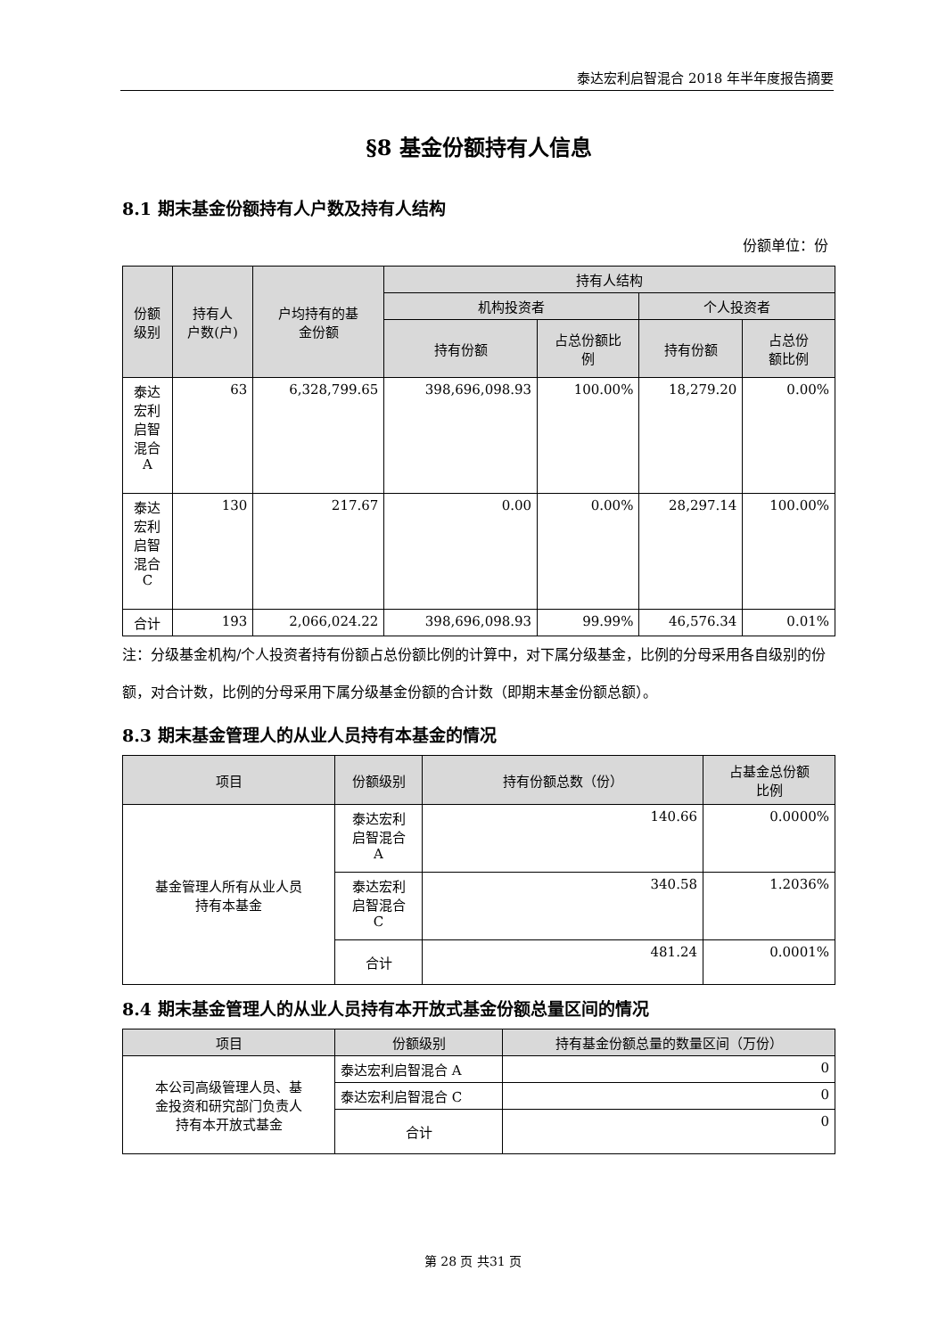泰达宏利启智混合 2018 年半年度报告摘要
§8 基金份额持有人信息
8.1 期末基金份额持有人户数及持有人结构
份额单位：份
| 份额 级别 | 持有人 户数(户) | 户均持有的基 金份额 | 持有人结构 | | | |
| --- | --- | --- | --- | --- | --- | --- |
| | | | 机构投资者 | | 个人投资者 | |
| | | | 持有份额 | 占总份额比 例 | 持有份额 | 占总份 额比例 |
| 泰达 宏利 启智 混合 A | 63 | 6,328,799.65 | 398,696,098.93 | 100.00% | 18,279.20 | 0.00% |
| 泰达 宏利 启智 混合 C | 130 | 217.67 | 0.00 | 0.00% | 28,297.14 | 100.00% |
| 合计 | 193 | 2,066,024.22 | 398,696,098.93 | 99.99% | 46,576.34 | 0.01% |
注：分级基金机构/个人投资者持有份额占总份额比例的计算中，对下属分级基金，比例的分母采用各自级别的份额，对合计数，比例的分母采用下属分级基金份额的合计数（即期末基金份额总额）。
8.3 期末基金管理人的从业人员持有本基金的情况
| 项目 | 份额级别 | 持有份额总数（份） | 占基金总份额 比例 |
| --- | --- | --- | --- |
| 基金管理人所有从业人员 持有本基金 | 泰达宏利 启智混合 A | 140.66 | 0.0000% |
| | 泰达宏利 启智混合 C | 340.58 | 1.2036% |
| | 合计 | 481.24 | 0.0001% |
8.4 期末基金管理人的从业人员持有本开放式基金份额总量区间的情况
| 项目 | 份额级别 | 持有基金份额总量的数量区间（万份） |
| --- | --- | --- |
| 本公司高级管理人员、基 金投资和研究部门负责人 持有本开放式基金 | 泰达宏利启智混合 A | 0 |
| | 泰达宏利启智混合 C | 0 |
| | 合计 | 0 |
第 28 页 共31 页